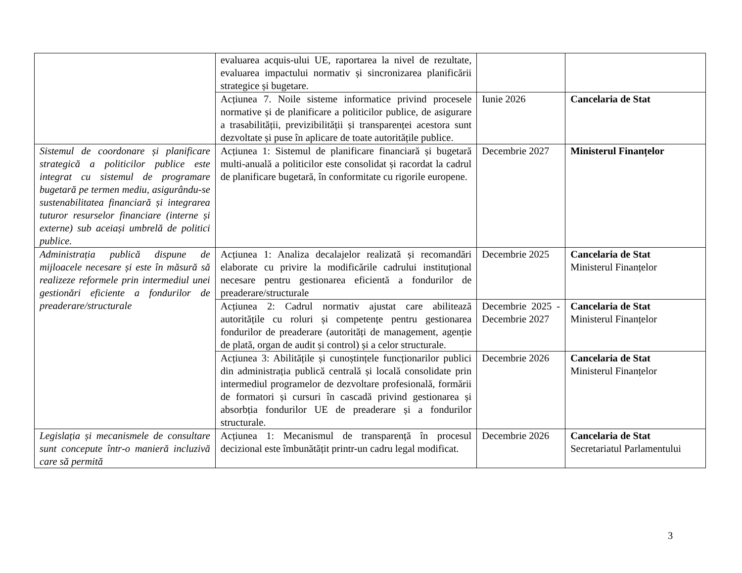| | evaluarea acquis-ului UE, raportarea la nivel de rezultate, evaluarea impactului normativ și sincronizarea planificării strategice și bugetare. | | |
| | Acțiunea 7. Noile sisteme informatice privind procesele normative și de planificare a politicilor publice, de asigurare a trasabilității, previzibilității și transparenței acestora sunt dezvoltate și puse în aplicare de toate autoritățile publice. | Iunie 2026 | Cancelaria de Stat |
| Sistemul de coordonare și planificare strategică a politicilor publice este integrat cu sistemul de programare bugetară pe termen mediu, asigurându-se sustenabilitatea financiară și integrarea tuturor resurselor financiare (interne și externe) sub aceiași umbrelă de politici publice. | Acțiunea 1: Sistemul de planificare financiară și bugetară multi-anuală a politicilor este consolidat și racordat la cadrul de planificare bugetară, în conformitate cu rigorile europene. | Decembrie 2027 | Ministerul Finanțelor |
| Administrația publică dispune de mijloacele necesare și este în măsură să realizeze reformele prin intermediul unei gestionări eficiente a fondurilor de preaderare/structurale | Acțiunea 1: Analiza decalajelor realizată și recomandări elaborate cu privire la modificările cadrului instituțional necesare pentru gestionarea eficientă a fondurilor de preaderare/structurale | Decembrie 2025 | Cancelaria de Stat Ministerul Finanțelor |
| | Acțiunea 2: Cadrul normativ ajustat care abilitează autoritățile cu roluri și competențe pentru gestionarea fondurilor de preaderare (autorități de management, agenție de plată, organ de audit și control) și a celor structurale. | Decembrie 2025 - Decembrie 2027 | Cancelaria de Stat Ministerul Finanțelor |
| | Acțiunea 3: Abilitățile și cunoștințele funcționarilor publici din administrația publică centrală și locală consolidate prin intermediul programelor de dezvoltare profesională, formării de formatori și cursuri în cascadă privind gestionarea și absorbția fondurilor UE de preaderare și a fondurilor structurale. | Decembrie 2026 | Cancelaria de Stat Ministerul Finanțelor |
| Legislația și mecanismele de consultare sunt concepute într-o manieră incluzivă care să permită | Acțiunea 1: Mecanismul de transparență în procesul decizional este îmbunătățit printr-un cadru legal modificat. | Decembrie 2026 | Cancelaria de Stat Secretariatul Parlamentului |
3